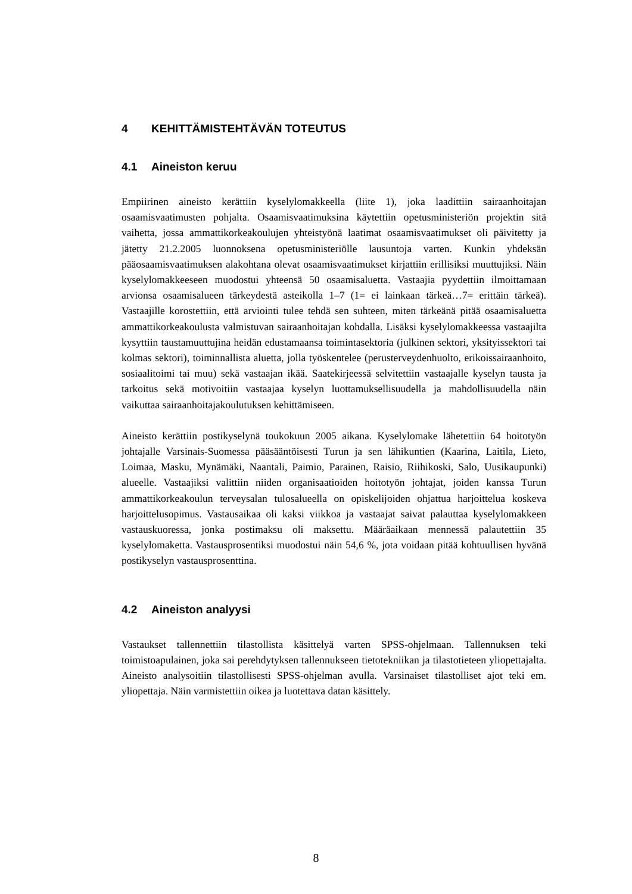4 KEHITTÄMISTEHTÄVÄN TOTEUTUS
4.1 Aineiston keruu
Empiirinen aineisto kerättiin kyselylomakkeella (liite 1), joka laadittiin sairaanhoitajan osaamisvaatimusten pohjalta. Osaamisvaatimuksina käytettiin opetusministeriön projektin sitä vaihetta, jossa ammattikorkeakoulujen yhteistyönä laatimat osaamisvaatimukset oli päivitetty ja jätetty 21.2.2005 luonnoksena opetusministeriölle lausuntoja varten. Kunkin yhdeksän pääosaamisvaatimuksen alakohtana olevat osaamisvaatimukset kirjattiin erillisiksi muuttujiksi. Näin kyselylomakkeeseen muodostui yhteensä 50 osaamisaluetta. Vastaajia pyydettiin ilmoittamaan arvionsa osaamisalueen tärkeydestä asteikolla 1–7 (1= ei lainkaan tärkeä…7= erittäin tärkeä). Vastaajille korostettiin, että arviointi tulee tehdä sen suhteen, miten tärkeänä pitää osaamisaluetta ammattikorkeakoulusta valmistuvan sairaanhoitajan kohdalla. Lisäksi kyselylomakkeessa vastaajilta kysyttiin taustamuuttujina heidän edustamaansa toimintasektoria (julkinen sektori, yksityissektori tai kolmas sektori), toiminnallista aluetta, jolla työskentelee (perusterveydenhuolto, erikoissairaanhoito, sosiaalitoimi tai muu) sekä vastaajan ikää. Saatekirjeessä selvitettiin vastaajalle kyselyn tausta ja tarkoitus sekä motivoitiin vastaajaa kyselyn luottamuksellisuudella ja mahdollisuudella näin vaikuttaa sairaanhoitajakoulutuksen kehittämiseen.
Aineisto kerättiin postikyselynä toukokuun 2005 aikana. Kyselylomake lähetettiin 64 hoitotyön johtajalle Varsinais-Suomessa pääsääntöisesti Turun ja sen lähikuntien (Kaarina, Laitila, Lieto, Loimaa, Masku, Mynämäki, Naantali, Paimio, Parainen, Raisio, Riihikoski, Salo, Uusikaupunki) alueelle. Vastaajiksi valittiin niiden organisaatioiden hoitotyön johtajat, joiden kanssa Turun ammattikorkeakoulun terveysalan tulosalueella on opiskelijoiden ohjattua harjoittelua koskeva harjoittelusopimus. Vastausaikaa oli kaksi viikkoa ja vastaajat saivat palauttaa kyselylomakkeen vastauskuoressa, jonka postimaksu oli maksettu. Määräaikaan mennessä palautettiin 35 kyselylomaketta. Vastausprosentiksi muodostui näin 54,6 %, jota voidaan pitää kohtuullisen hyvänä postikyselyn vastausprosenttina.
4.2 Aineiston analyysi
Vastaukset tallennettiin tilastollista käsittelyä varten SPSS-ohjelmaan. Tallennuksen teki toimistoapulainen, joka sai perehdytyksen tallennukseen tietotekniikan ja tilastotieteen yliopettajalta. Aineisto analysoitiin tilastollisesti SPSS-ohjelman avulla. Varsinaiset tilastolliset ajot teki em. yliopettaja. Näin varmistettiin oikea ja luotettava datan käsittely.
8